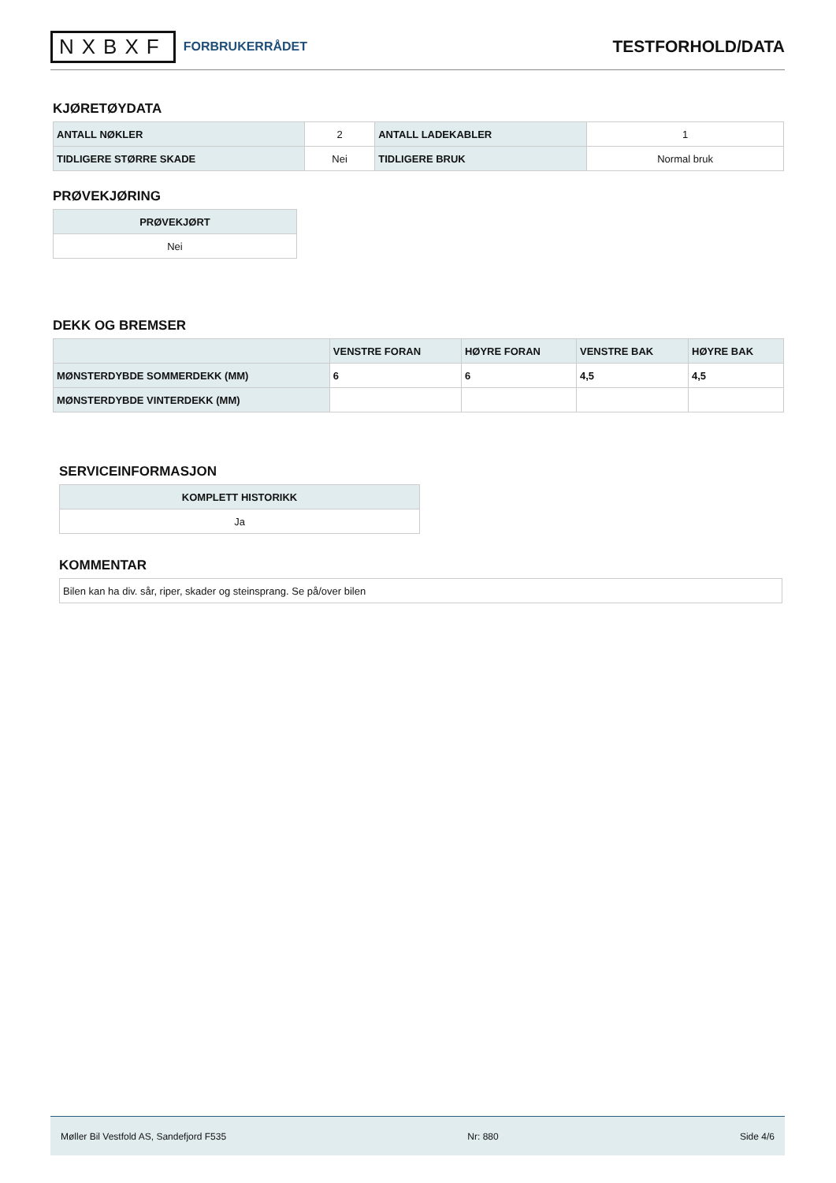NXBXF FORBRUKERRÅDET
TESTFORHOLD/DATA
KJØRETØYDATA
| ANTALL NØKLER | 2 | ANTALL LADEKABLER | 1 |
| TIDLIGERE STØRRE SKADE | Nei | TIDLIGERE BRUK | Normal bruk |
PRØVEKJØRING
| PRØVEKJØRT |
| --- |
| Nei |
DEKK OG BREMSER
| | VENSTRE FORAN | HØYRE FORAN | VENSTRE BAK | HØYRE BAK |
| --- | --- | --- | --- | --- |
| MØNSTERDYBDE SOMMERDEKK (MM) | 6 | 6 | 4,5 | 4,5 |
| MØNSTERDYBDE VINTERDEKK (MM) | | | | |
SERVICEINFORMASJON
| KOMPLETT HISTORIKK |
| --- |
| Ja |
KOMMENTAR
| Bilen kan ha div. sår, riper, skader og steinsprang. Se på/over bilen |
Møller Bil Vestfold AS, Sandefjord F535 Nr: 880 Side 4/6